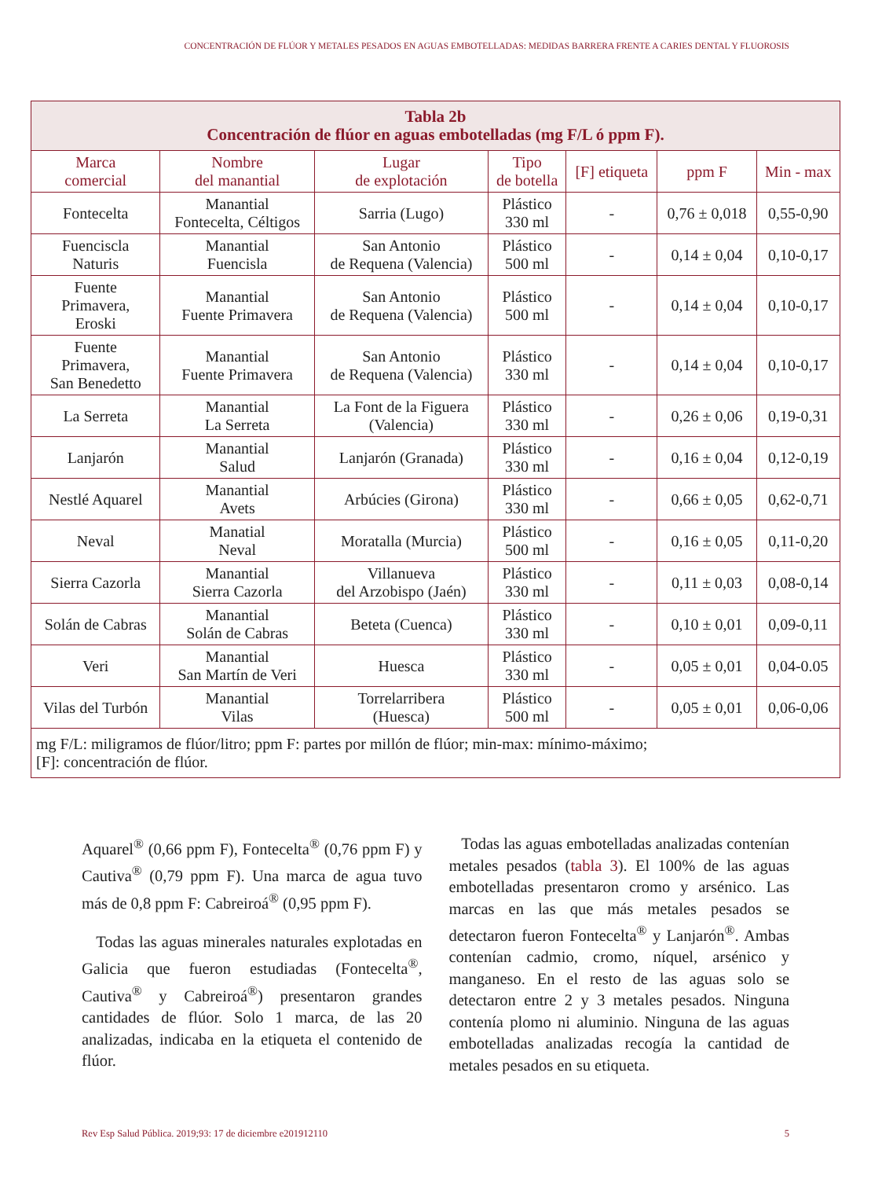CONCENTRACIÓN DE FLÚOR Y METALES PESADOS EN AGUAS EMBOTELLADAS: MEDIDAS BARRERA FRENTE A CARIES DENTAL Y FLUOROSIS
| Tabla 2b Concentración de flúor en aguas embotelladas (mg F/L ó ppm F). | | | | | | |
| Marca comercial | Nombre del manantial | Lugar de explotación | Tipo de botella | [F] etiqueta | ppm F | Min - max |
| Fontecelta | Manantial Fontecelta, Céltigos | Sarria (Lugo) | Plástico 330 ml | - | 0,76 ± 0,018 | 0,55-0,90 |
| Fuenciscla Naturis | Manantial Fuencisla | San Antonio de Requena (Valencia) | Plástico 500 ml | - | 0,14 ± 0,04 | 0,10-0,17 |
| Fuente Primavera, Eroski | Manantial Fuente Primavera | San Antonio de Requena (Valencia) | Plástico 500 ml | - | 0,14 ± 0,04 | 0,10-0,17 |
| Fuente Primavera, San Benedetto | Manantial Fuente Primavera | San Antonio de Requena (Valencia) | Plástico 330 ml | - | 0,14 ± 0,04 | 0,10-0,17 |
| La Serreta | Manantial La Serreta | La Font de la Figuera (Valencia) | Plástico 330 ml | - | 0,26 ± 0,06 | 0,19-0,31 |
| Lanjarón | Manantial Salud | Lanjarón (Granada) | Plástico 330 ml | - | 0,16 ± 0,04 | 0,12-0,19 |
| Nestlé Aquarel | Manantial Avets | Arbúcies (Girona) | Plástico 330 ml | - | 0,66 ± 0,05 | 0,62-0,71 |
| Neval | Manatial Neval | Moratalla (Murcia) | Plástico 500 ml | - | 0,16 ± 0,05 | 0,11-0,20 |
| Sierra Cazorla | Manantial Sierra Cazorla | Villanueva del Arzobispo (Jaén) | Plástico 330 ml | - | 0,11 ± 0,03 | 0,08-0,14 |
| Solán de Cabras | Manantial Solán de Cabras | Beteta (Cuenca) | Plástico 330 ml | - | 0,10 ± 0,01 | 0,09-0,11 |
| Veri | Manantial San Martín de Veri | Huesca | Plástico 330 ml | - | 0,05 ± 0,01 | 0,04-0.05 |
| Vilas del Turbón | Manantial Vilas | Torrelarribera (Huesca) | Plástico 500 ml | - | 0,05 ± 0,01 | 0,06-0,06 |
| mg F/L: miligramos de flúor/litro; ppm F: partes por millón de flúor; min-max: mínimo-máximo; [F]: concentración de flúor. | | | | | | |
Aquarel<sup>®</sup> (0,66 ppm F), Fontecelta<sup>®</sup> (0,76 ppm F) y Cautiva<sup>®</sup> (0,79 ppm F). Una marca de agua tuvo más de 0,8 ppm F: Cabreiroá<sup>®</sup> (0,95 ppm F).
Todas las aguas minerales naturales explotadas en Galicia que fueron estudiadas (Fontecelta<sup>®</sup>, Cautiva<sup>®</sup> y Cabreiroá<sup>®</sup>) presentaron grandes cantidades de flúor. Solo 1 marca, de las 20 analizadas, indicaba en la etiqueta el contenido de flúor.
Todas las aguas embotelladas analizadas contenían metales pesados (tabla 3). El 100% de las aguas embotelladas presentaron cromo y arsénico. Las marcas en las que más metales pesados se detectaron fueron Fontecelta<sup>®</sup> y Lanjarón<sup>®</sup>. Ambas contenían cadmio, cromo, níquel, arsénico y manganeso. En el resto de las aguas solo se detectaron entre 2 y 3 metales pesados. Ninguna contenía plomo ni aluminio. Ninguna de las aguas embotelladas analizadas recogía la cantidad de metales pesados en su etiqueta.
Rev Esp Salud Pública. 2019;93: 17 de diciembre e201912110 5